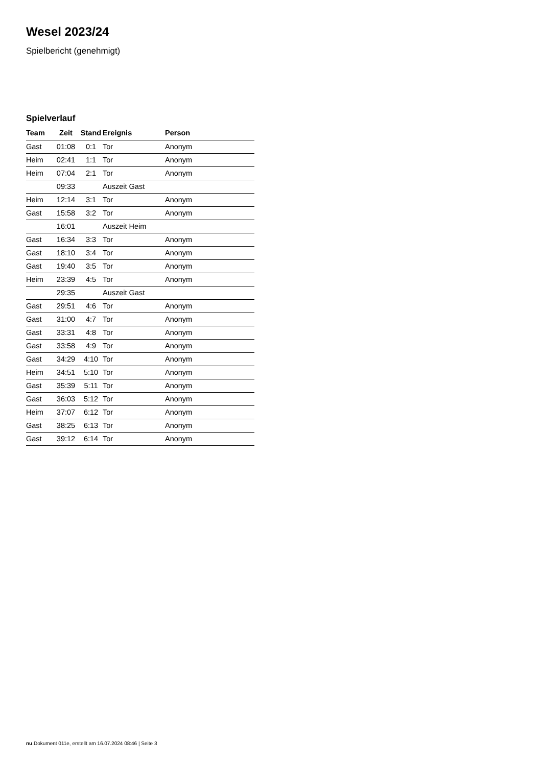Wesel 2023/24
Spielbericht (genehmigt)
Spielverlauf
| Team | Zeit | Stand | Ereignis | Person |
| --- | --- | --- | --- | --- |
| Gast | 01:08 | 0:1 | Tor | Anonym |
| Heim | 02:41 | 1:1 | Tor | Anonym |
| Heim | 07:04 | 2:1 | Tor | Anonym |
| | 09:33 | | Auszeit Gast | |
| Heim | 12:14 | 3:1 | Tor | Anonym |
| Gast | 15:58 | 3:2 | Tor | Anonym |
| | 16:01 | | Auszeit Heim | |
| Gast | 16:34 | 3:3 | Tor | Anonym |
| Gast | 18:10 | 3:4 | Tor | Anonym |
| Gast | 19:40 | 3:5 | Tor | Anonym |
| Heim | 23:39 | 4:5 | Tor | Anonym |
| | 29:35 | | Auszeit Gast | |
| Gast | 29:51 | 4:6 | Tor | Anonym |
| Gast | 31:00 | 4:7 | Tor | Anonym |
| Gast | 33:31 | 4:8 | Tor | Anonym |
| Gast | 33:58 | 4:9 | Tor | Anonym |
| Gast | 34:29 | 4:10 | Tor | Anonym |
| Heim | 34:51 | 5:10 | Tor | Anonym |
| Gast | 35:39 | 5:11 | Tor | Anonym |
| Gast | 36:03 | 5:12 | Tor | Anonym |
| Heim | 37:07 | 6:12 | Tor | Anonym |
| Gast | 38:25 | 6:13 | Tor | Anonym |
| Gast | 39:12 | 6:14 | Tor | Anonym |
nu.Dokument 011e, erstellt am 16.07.2024 08:46 | Seite 3